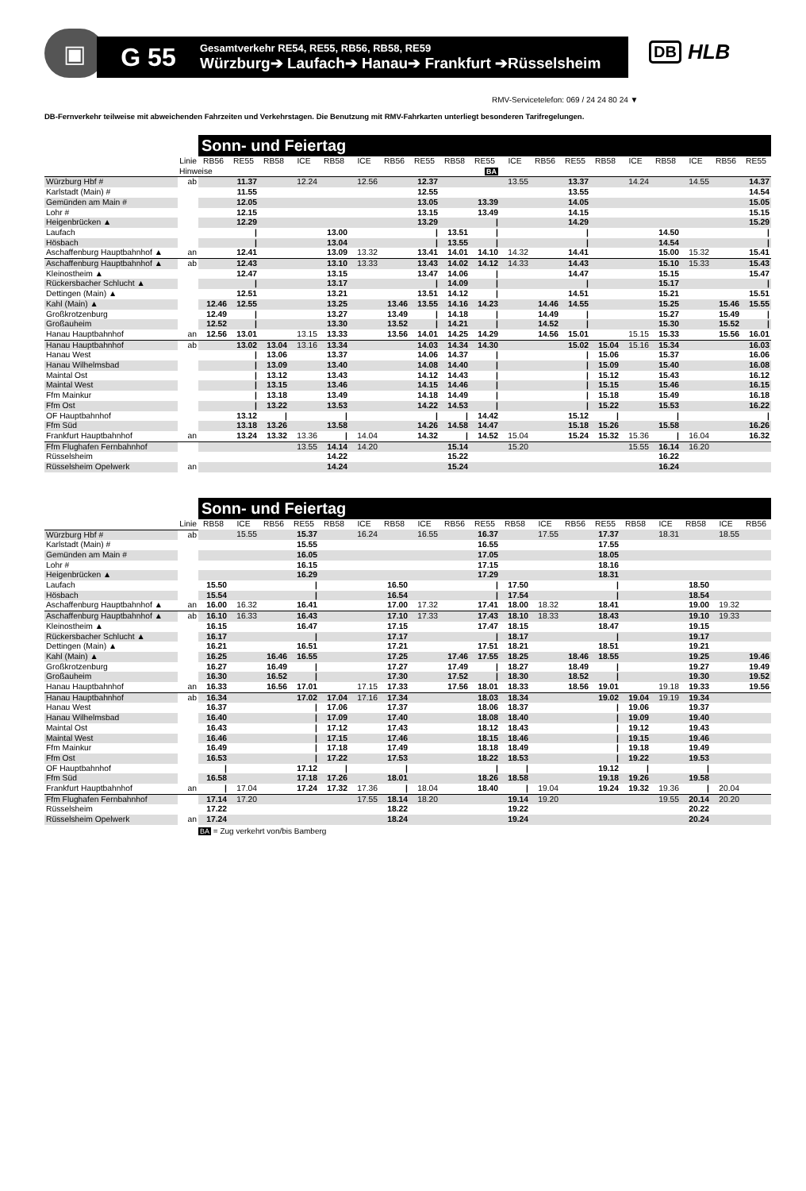▣
G 55
Gesamtverkehr RE54, RE55, RB56, RB58, RE59
Würzburg➔ Laufach➔ Hanau➔ Frankfurt ➔Rüsselsheim
DB HLB
RMV-Servicetelefon: 069 / 24 24 80 24 ▼
DB-Fernverkehr teilweise mit abweichenden Fahrzeiten und Verkehrstagen. Die Benutzung mit RMV-Fahrkarten unterliegt besonderen Tarifregelungen.
Sonn- und Feiertag
| | Linie | RB56 | RE55 | RB58 | ICE | RB58 | ICE | RB56 | RE55 | RB58 | RE55 | ICE | RB56 | RE55 | RB58 | ICE | RB58 | ICE | RB56 | RE55 |
| | Hinweise | | | | | | | | | | BA | | | | | | | | | |
| Würzburg Hbf # | ab | | 11.37 | | 12.24 | | 12.56 | | 12.37 | | | 13.55 | | 13.37 | | 14.24 | | 14.55 | | 14.37 |
| Karlstadt (Main) # | | | 11.55 | | | | | | 12.55 | | | | | 13.55 | | | | | | 14.54 |
| Gemünden am Main # | | | 12.05 | | | | | | 13.05 | | 13.39 | | | 14.05 | | | | | | 15.05 |
| Lohr # | | | 12.15 | | | | | | 13.15 | | 13.49 | | | 14.15 | | | | | | 15.15 |
| Heigenbrücken ▲ | | | 12.29 | | | | | | 13.29 | | / | | | 14.29 | | | | | | 15.29 |
| Laufach | | | / | | | 13.00 | | | / | 13.51 | / | | | / | | | 14.50 | | | / |
| Hösbach | | | / | | | 13.04 | | | / | 13.55 | / | | | / | | | 14.54 | | | / |
| Aschaffenburg Hauptbahnhof ▲ | an | | 12.41 | | | 13.09 | 13.32 | | 13.41 | 14.01 | 14.10 | 14.32 | | 14.41 | | | 15.00 | 15.32 | | 15.41 |
| Aschaffenburg Hauptbahnhof ▲ | ab | | 12.43 | | | 13.10 | 13.33 | | 13.43 | 14.02 | 14.12 | 14.33 | | 14.43 | | | 15.10 | 15.33 | | 15.43 |
| Kleinostheim ▲ | | | 12.47 | | | 13.15 | | | 13.47 | 14.06 | / | | | 14.47 | | | 15.15 | | | 15.47 |
| Rückersbacher Schlucht ▲ | | | / | | | 13.17 | | | / | 14.09 | / | | | / | | | 15.17 | | | / |
| Dettingen (Main) ▲ | | | 12.51 | | | 13.21 | | | 13.51 | 14.12 | / | | | 14.51 | | | 15.21 | | | 15.51 |
| Kahl (Main) ▲ | | 12.46 | 12.55 | | | 13.25 | | 13.46 | 13.55 | 14.16 | 14.23 | | 14.46 | 14.55 | | | 15.25 | | 15.46 | 15.55 |
| Großkrotzenburg | | 12.49 | / | | | 13.27 | | 13.49 | / | 14.18 | / | | 14.49 | / | | | 15.27 | | 15.49 | / |
| Großauheim | | 12.52 | / | | | 13.30 | | 13.52 | / | 14.21 | / | | 14.52 | / | | | 15.30 | | 15.52 | / |
| Hanau Hauptbahnhof | an | 12.56 | 13.01 | | 13.15 | 13.33 | | 13.56 | 14.01 | 14.25 | 14.29 | | 14.56 | 15.01 | | 15.15 | 15.33 | | 15.56 | 16.01 |
| Hanau Hauptbahnhof | ab | | 13.02 | 13.04 | 13.16 | 13.34 | | | 14.03 | 14.34 | 14.30 | | | 15.02 | 15.04 | 15.16 | 15.34 | | | 16.03 |
| Hanau West | | | / | 13.06 | | 13.37 | | | 14.06 | 14.37 | / | | | / | 15.06 | | 15.37 | | | 16.06 |
| Hanau Wilhelmsbad | | | / | 13.09 | | 13.40 | | | 14.08 | 14.40 | / | | | / | 15.09 | | 15.40 | | | 16.08 |
| Maintal Ost | | | / | 13.12 | | 13.43 | | | 14.12 | 14.43 | / | | | / | 15.12 | | 15.43 | | | 16.12 |
| Maintal West | | | / | 13.15 | | 13.46 | | | 14.15 | 14.46 | / | | | / | 15.15 | | 15.46 | | | 16.15 |
| Ffm Mainkur | | | / | 13.18 | | 13.49 | | | 14.18 | 14.49 | / | | | / | 15.18 | | 15.49 | | | 16.18 |
| Ffm Ost | | | / | 13.22 | | 13.53 | | | 14.22 | 14.53 | / | | | / | 15.22 | | 15.53 | | | 16.22 |
| OF Hauptbahnhof | | | 13.12 | / | | / | | | / | / | 14.42 | | | 15.12 | / | | / | | | / |
| Ffm Süd | | | 13.18 | 13.26 | | 13.58 | | | 14.26 | 14.58 | 14.47 | | | 15.18 | 15.26 | | 15.58 | | | 16.26 |
| Frankfurt Hauptbahnhof | an | | 13.24 | 13.32 | 13.36 | / | 14.04 | | 14.32 | / | 14.52 | 15.04 | | 15.24 | 15.32 | 15.36 | / | 16.04 | | 16.32 |
| Ffm Flughafen Fernbahnhof | | | | | 13.55 | 14.14 | 14.20 | | | 15.14 | | 15.20 | | | | 15.55 | 16.14 | 16.20 | | |
| Rüsselsheim | | | | | | 14.22 | | | | 15.22 | | | | | | | 16.22 | | | |
| Rüsselsheim Opelwerk | an | | | | | 14.24 | | | | 15.24 | | | | | | | 16.24 | | | |
Sonn- und Feiertag
| | Linie | RB58 | ICE | RB56 | RE55 | RB58 | ICE | RB58 | ICE | RB56 | RE55 | RB58 | ICE | RB56 | RE55 | RB58 | ICE | RB58 | ICE | RB56 |
| Würzburg Hbf # | ab | | 15.55 | | 15.37 | | 16.24 | | 16.55 | | 16.37 | | 17.55 | | 17.37 | | 18.31 | | 18.55 | |
| Karlstadt (Main) # | | | | | 15.55 | | | | | | 16.55 | | | | 17.55 | | | | | |
| Gemünden am Main # | | | | | 16.05 | | | | | | 17.05 | | | | 18.05 | | | | | |
| Lohr # | | | | | 16.15 | | | | | | 17.15 | | | | 18.16 | | | | | |
| Heigenbrücken ▲ | | | | | 16.29 | | | | | | 17.29 | | | | 18.31 | | | | | |
| Laufach | | 15.50 | | | / | | | 16.50 | | | / | 17.50 | | | / | | | 18.50 | | |
| Hösbach | | 15.54 | | | / | | | 16.54 | | | / | 17.54 | | | / | | | 18.54 | | |
| Aschaffenburg Hauptbahnhof ▲ | an | 16.00 | 16.32 | | 16.41 | | | 17.00 | 17.32 | | 17.41 | 18.00 | 18.32 | | 18.41 | | | 19.00 | 19.32 | |
| Aschaffenburg Hauptbahnhof ▲ | ab | 16.10 | 16.33 | | 16.43 | | | 17.10 | 17.33 | | 17.43 | 18.10 | 18.33 | | 18.43 | | | 19.10 | 19.33 | |
| Kleinostheim ▲ | | 16.15 | | | 16.47 | | | 17.15 | | | 17.47 | 18.15 | | | 18.47 | | | 19.15 | | |
| Rückersbacher Schlucht ▲ | | 16.17 | | | / | | | 17.17 | | | / | 18.17 | | | / | | | 19.17 | | |
| Dettingen (Main) ▲ | | 16.21 | | | 16.51 | | | 17.21 | | | 17.51 | 18.21 | | | 18.51 | | | 19.21 | | |
| Kahl (Main) ▲ | | 16.25 | | 16.46 | 16.55 | | | 17.25 | | 17.46 | 17.55 | 18.25 | | 18.46 | 18.55 | | | 19.25 | | 19.46 |
| Großkrotzenburg | | 16.27 | | 16.49 | / | | | 17.27 | | 17.49 | / | 18.27 | | 18.49 | / | | | 19.27 | | 19.49 |
| Großauheim | | 16.30 | | 16.52 | / | | | 17.30 | | 17.52 | / | 18.30 | | 18.52 | / | | | 19.30 | | 19.52 |
| Hanau Hauptbahnhof | an | 16.33 | | 16.56 | 17.01 | | 17.15 | 17.33 | | 17.56 | 18.01 | 18.33 | | 18.56 | 19.01 | | 19.18 | 19.33 | | 19.56 |
| Hanau Hauptbahnhof | ab | 16.34 | | | 17.02 | 17.04 | 17.16 | 17.34 | | | 18.03 | 18.34 | | | 19.02 | 19.04 | 19.19 | 19.34 | | |
| Hanau West | | 16.37 | | | / | 17.06 | | 17.37 | | | 18.06 | 18.37 | | | / | 19.06 | | 19.37 | | |
| Hanau Wilhelmsbad | | 16.40 | | | / | 17.09 | | 17.40 | | | 18.08 | 18.40 | | | / | 19.09 | | 19.40 | | |
| Maintal Ost | | 16.43 | | | / | 17.12 | | 17.43 | | | 18.12 | 18.43 | | | / | 19.12 | | 19.43 | | |
| Maintal West | | 16.46 | | | / | 17.15 | | 17.46 | | | 18.15 | 18.46 | | | / | 19.15 | | 19.46 | | |
| Ffm Mainkur | | 16.49 | | | / | 17.18 | | 17.49 | | | 18.18 | 18.49 | | | / | 19.18 | | 19.49 | | |
| Ffm Ost | | 16.53 | | | / | 17.22 | | 17.53 | | | 18.22 | 18.53 | | | / | 19.22 | | 19.53 | | |
| OF Hauptbahnhof | | / | | | 17.12 | / | | / | | | / | / | | | 19.12 | / | | / | | |
| Ffm Süd | | 16.58 | | | 17.18 | 17.26 | | 18.01 | | | 18.26 | 18.58 | | | 19.18 | 19.26 | | 19.58 | | |
| Frankfurt Hauptbahnhof | an | / | 17.04 | | 17.24 | 17.32 | 17.36 | / | 18.04 | | 18.40 | / | 19.04 | | 19.24 | 19.32 | 19.36 | / | 20.04 | |
| Ffm Flughafen Fernbahnhof | | 17.14 | 17.20 | | | | 17.55 | 18.14 | 18.20 | | | 19.14 | 19.20 | | | | 19.55 | 20.14 | 20.20 | |
| Rüsselsheim | | 17.22 | | | | | | 18.22 | | | | 19.22 | | | | | | 20.22 | | |
| Rüsselsheim Opelwerk | an | 17.24 | | | | | | 18.24 | | | | 19.24 | | | | | | 20.24 | | |
BA = Zug verkehrt von/bis Bamberg